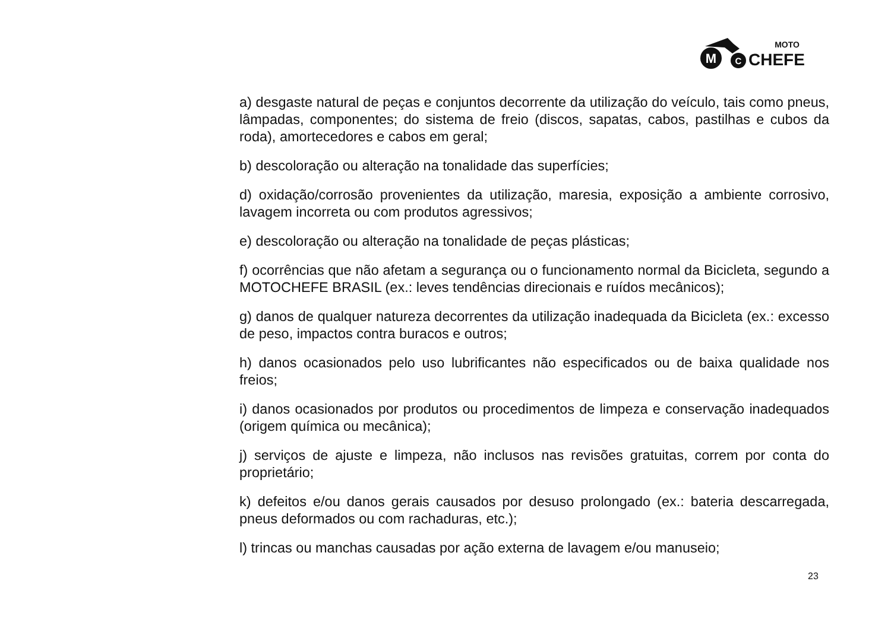M
C
MOTO
CHEFE
a) desgaste natural de peças e conjuntos decorrente da utilização do veículo, tais como pneus, lâmpadas, componentes; do sistema de freio (discos, sapatas, cabos, pastilhas e cubos da roda), amortecedores e cabos em geral;
b) descoloração ou alteração na tonalidade das superfícies;
d) oxidação/corrosão provenientes da utilização, maresia, exposição a ambiente corrosivo, lavagem incorreta ou com produtos agressivos;
e) descoloração ou alteração na tonalidade de peças plásticas;
f) ocorrências que não afetam a segurança ou o funcionamento normal da Bicicleta, segundo a MOTOCHEFE BRASIL (ex.: leves tendências direcionais e ruídos mecânicos);
g) danos de qualquer natureza decorrentes da utilização inadequada da Bicicleta (ex.: excesso de peso, impactos contra buracos e outros;
h) danos ocasionados pelo uso lubrificantes não especificados ou de baixa qualidade nos freios;
i) danos ocasionados por produtos ou procedimentos de limpeza e conservação inadequados (origem química ou mecânica);
j) serviços de ajuste e limpeza, não inclusos nas revisões gratuitas, correm por conta do proprietário;
k) defeitos e/ou danos gerais causados por desuso prolongado (ex.: bateria descarregada, pneus deformados ou com rachaduras, etc.);
l) trincas ou manchas causadas por ação externa de lavagem e/ou manuseio;
23